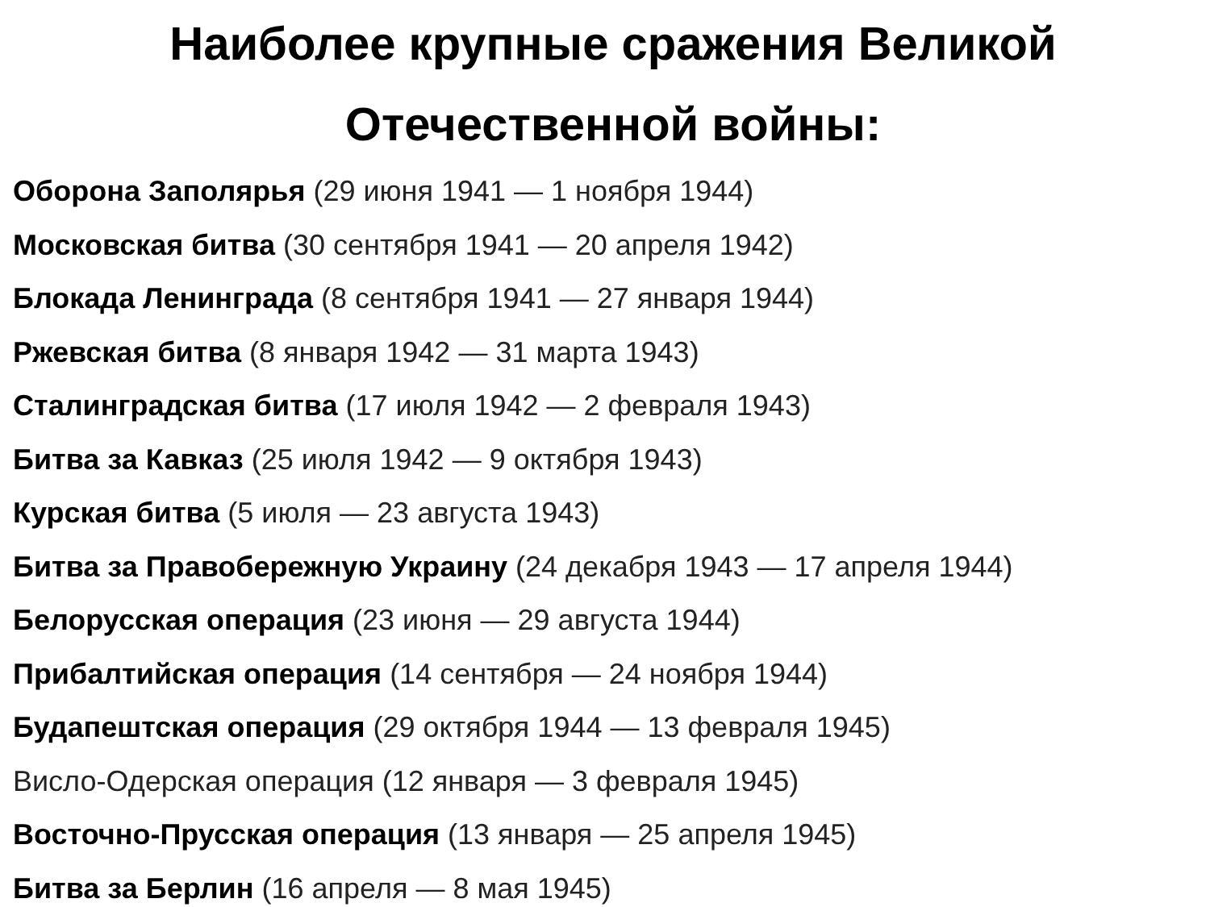Наиболее крупные сражения Великой
Отечественной войны:
Оборона Заполярья (29 июня 1941 — 1 ноября 1944)
Московская битва (30 сентября 1941 — 20 апреля 1942)
Блокада Ленинграда (8 сентября 1941 — 27 января 1944)
Ржевская битва (8 января 1942 — 31 марта 1943)
Сталинградская битва (17 июля 1942 — 2 февраля 1943)
Битва за Кавказ (25 июля 1942 — 9 октября 1943)
Курская битва (5 июля — 23 августа 1943)
Битва за Правобережную Украину (24 декабря 1943 — 17 апреля 1944)
Белорусская операция (23 июня — 29 августа 1944)
Прибалтийская операция (14 сентября — 24 ноября 1944)
Будапештская операция (29 октября 1944 — 13 февраля 1945)
Висло-Одерская операция (12 января — 3 февраля 1945)
Восточно-Прусская операция (13 января — 25 апреля 1945)
Битва за Берлин (16 апреля — 8 мая 1945)